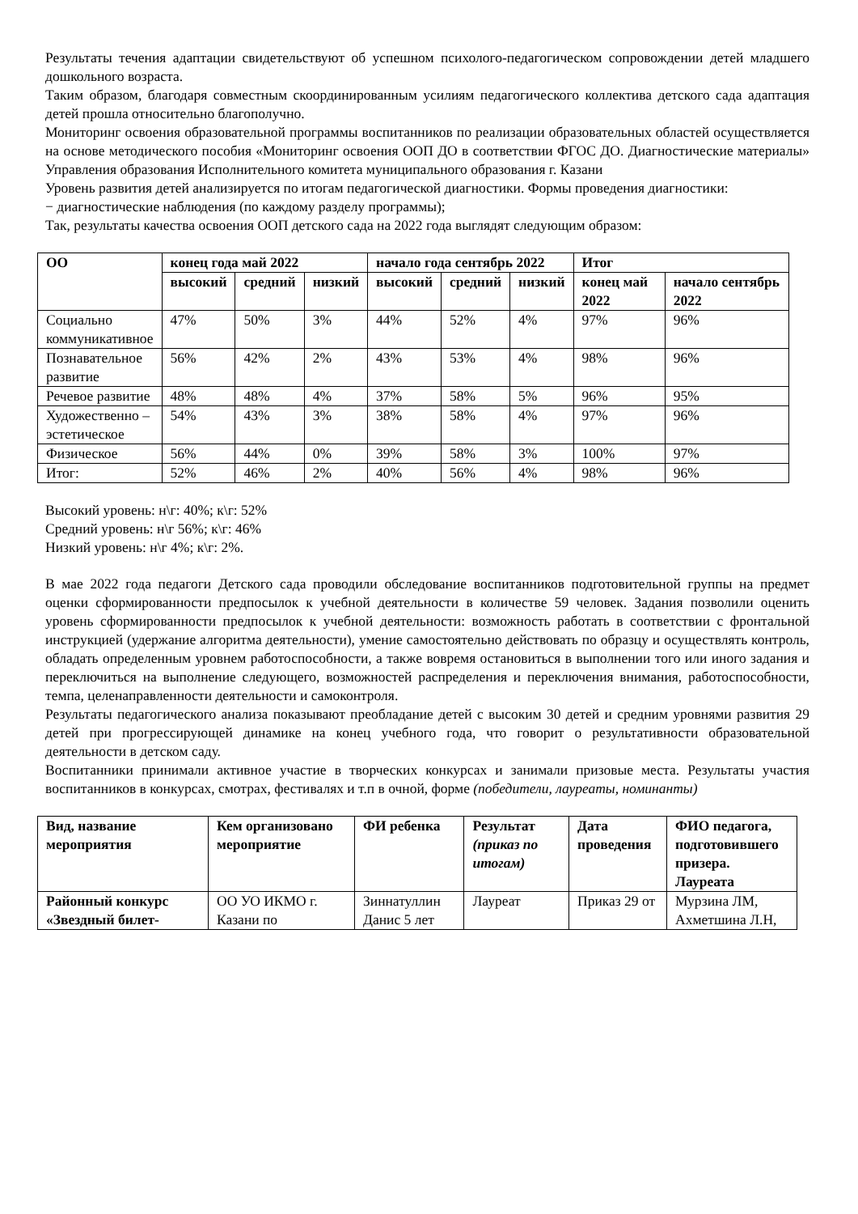Результаты течения адаптации свидетельствуют об успешном психолого-педагогическом сопровождении детей младшего дошкольного возраста.
Таким образом, благодаря совместным скоординированным усилиям педагогического коллектива детского сада адаптация детей прошла относительно благополучно.
Мониторинг освоения образовательной программы воспитанников по реализации образовательных областей осуществляется на основе методического пособия «Мониторинг освоения ООП ДО в соответствии ФГОС ДО. Диагностические материалы» Управления образования Исполнительного комитета муниципального образования г. Казани
Уровень развития детей анализируется по итогам педагогической диагностики. Формы проведения диагностики:
− диагностические наблюдения (по каждому разделу программы);
Так, результаты качества освоения ООП детского сада на 2022 года выглядят следующим образом:
| ОО | конец года май 2022 | | | начало года сентябрь 2022 | | | Итог | |
| --- | --- | --- | --- | --- | --- | --- | --- | --- |
| | высокий | средний | низкий | высокий | средний | низкий | конец май 2022 | начало сентябрь 2022 |
| Социально коммуникативное | 47% | 50% | 3% | 44% | 52% | 4% | 97% | 96% |
| Познавательное развитие | 56% | 42% | 2% | 43% | 53% | 4% | 98% | 96% |
| Речевое развитие | 48% | 48% | 4% | 37% | 58% | 5% | 96% | 95% |
| Художественно – эстетическое | 54% | 43% | 3% | 38% | 58% | 4% | 97% | 96% |
| Физическое | 56% | 44% | 0% | 39% | 58% | 3% | 100% | 97% |
| Итог: | 52% | 46% | 2% | 40% | 56% | 4% | 98% | 96% |
Высокий уровень: н\г: 40%; к\г: 52%
Средний уровень: н\г 56%; к\г: 46%
Низкий уровень: н\г 4%; к\г: 2%.
В мае 2022 года педагоги Детского сада проводили обследование воспитанников подготовительной группы на предмет оценки сформированности предпосылок к учебной деятельности в количестве 59 человек. Задания позволили оценить уровень сформированности предпосылок к учебной деятельности: возможность работать в соответствии с фронтальной инструкцией (удержание алгоритма деятельности), умение самостоятельно действовать по образцу и осуществлять контроль, обладать определенным уровнем работоспособности, а также вовремя остановиться в выполнении того или иного задания и переключиться на выполнение следующего, возможностей распределения и переключения внимания, работоспособности, темпа, целенаправленности деятельности и самоконтроля.
Результаты педагогического анализа показывают преобладание детей с высоким 30 детей и средним уровнями развития 29 детей при прогрессирующей динамике на конец учебного года, что говорит о результативности образовательной деятельности в детском саду.
Воспитанники принимали активное участие в творческих конкурсах и занимали призовые места. Результаты участия воспитанников в конкурсах, смотрах, фестивалях и т.п в очной, форме (победители, лауреаты, номинанты)
| Вид, название мероприятия | Кем организовано мероприятие | ФИ ребенка | Результат (приказ по итогам) | Дата проведения | ФИО педагога, подготовившего призера. Лауреата |
| --- | --- | --- | --- | --- | --- |
| Районный конкурс «Звездный билет- | ОО УО ИКМО г. Казани по | Зиннатуллин Данис 5 лет | Лауреат | Приказ 29 от | Мурзина ЛМ, Ахметшина Л.Н, |